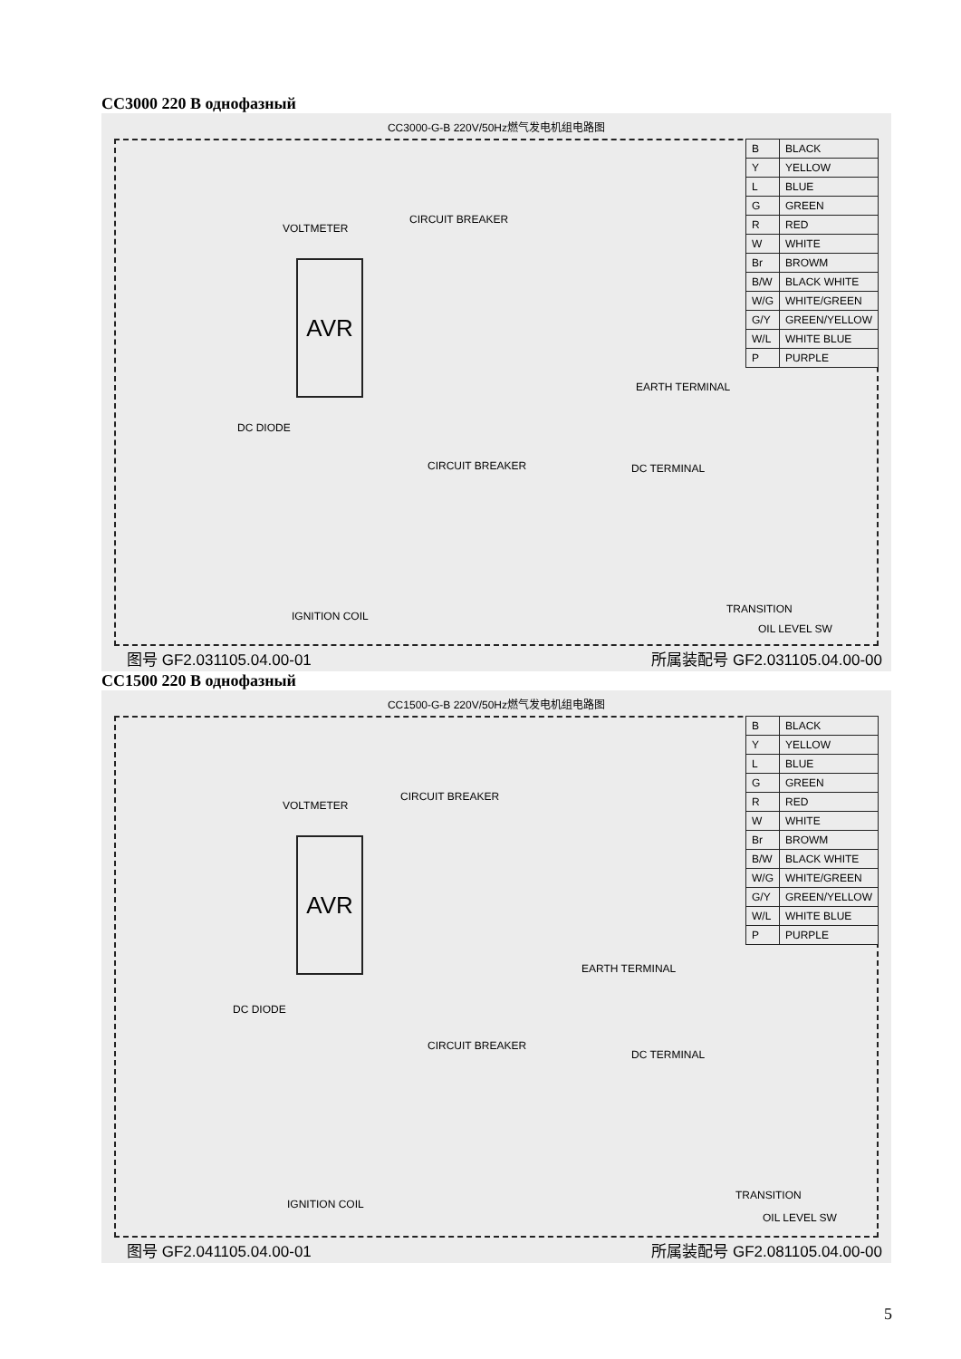СС3000 220 В однофазный
CC3000-G-B 220V/50Hz燃气发电机组电路图
AVR
CIRCUIT BREAKER
VOLTMETER
EARTH TERMINAL
DC DIODE
CIRCUIT BREAKER DC TERMINAL
IGNITION COIL
TRANSITION
OIL LEVEL SW
| B | BLACK |
| Y | YELLOW |
| L | BLUE |
| G | GREEN |
| R | RED |
| W | WHITE |
| Br | BROWM |
| B/W | BLACK WHITE |
| W/G | WHITE/GREEN |
| G/Y | GREEN/YELLOW |
| W/L | WHITE BLUE |
| P | PURPLE |
图号 GF2.031105.04.00-01 所属装配号 GF2.031105.04.00-00
СС1500 220 В однофазный
CC1500-G-B 220V/50Hz燃气发电机组电路图
AVR
CIRCUIT BREAKER
VOLTMETER
EARTH TERMINAL
DC DIODE
CIRCUIT BREAKER
DC TERMINAL
IGNITION COIL
TRANSITION
OIL LEVEL SW
| B | BLACK |
| Y | YELLOW |
| L | BLUE |
| G | GREEN |
| R | RED |
| W | WHITE |
| Br | BROWM |
| B/W | BLACK WHITE |
| W/G | WHITE/GREEN |
| G/Y | GREEN/YELLOW |
| W/L | WHITE BLUE |
| P | PURPLE |
图号 GF2.041105.04.00-01 所属装配号 GF2.081105.04.00-00
5